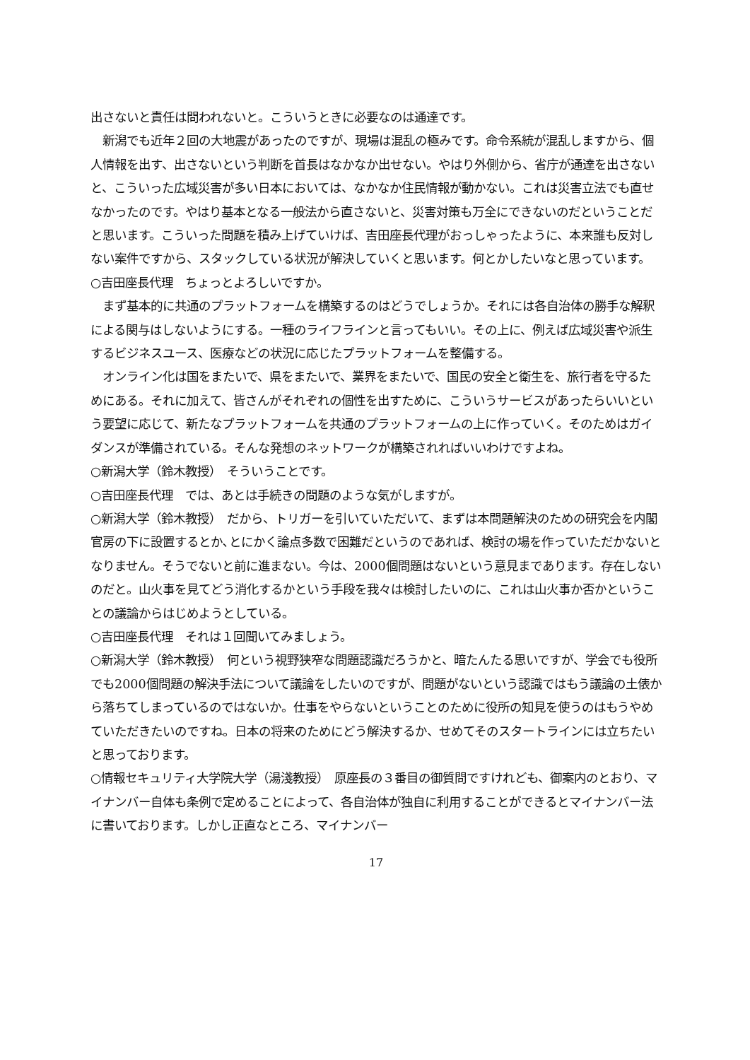出さないと責任は問われないと。こういうときに必要なのは通達です。
　新潟でも近年２回の大地震があったのですが、現場は混乱の極みです。命令系統が混乱しますから、個人情報を出す、出さないという判断を首長はなかなか出せない。やはり外側から、省庁が通達を出さないと、こういった広域災害が多い日本においては、なかなか住民情報が動かない。これは災害立法でも直せなかったのです。やはり基本となる一般法から直さないと、災害対策も万全にできないのだということだと思います。こういった問題を積み上げていけば、吉田座長代理がおっしゃったように、本来誰も反対しない案件ですから、スタックしている状況が解決していくと思います。何とかしたいなと思っています。
○吉田座長代理　ちょっとよろしいですか。
　まず基本的に共通のプラットフォームを構築するのはどうでしょうか。それには各自治体の勝手な解釈による関与はしないようにする。一種のライフラインと言ってもいい。その上に、例えば広域災害や派生するビジネスユース、医療などの状況に応じたプラットフォームを整備する。
　オンライン化は国をまたいで、県をまたいで、業界をまたいで、国民の安全と衛生を、旅行者を守るためにある。それに加えて、皆さんがそれぞれの個性を出すために、こういうサービスがあったらいいという要望に応じて、新たなプラットフォームを共通のプラットフォームの上に作っていく。そのためはガイダンスが準備されている。そんな発想のネットワークが構築されればいいわけですよね。
○新潟大学（鈴木教授）　そういうことです。
○吉田座長代理　では、あとは手続きの問題のような気がしますが。
○新潟大学（鈴木教授）　だから、トリガーを引いていただいて、まずは本問題解決のための研究会を内閣官房の下に設置するとか､とにかく論点多数で困難だというのであれば、検討の場を作っていただかないとなりません。そうでないと前に進まない。今は、2000個問題はないという意見まであります。存在しないのだと。山火事を見てどう消化するかという手段を我々は検討したいのに、これは山火事か否かということの議論からはじめようとしている。
○吉田座長代理　それは１回聞いてみましょう。
○新潟大学（鈴木教授）　何という視野狭窄な問題認識だろうかと、暗たんたる思いですが、学会でも役所でも2000個問題の解決手法について議論をしたいのですが、問題がないという認識ではもう議論の土俵から落ちてしまっているのではないか。仕事をやらないということのために役所の知見を使うのはもうやめていただきたいのですね。日本の将来のためにどう解決するか、せめてそのスタートラインには立ちたいと思っております。
○情報セキュリティ大学院大学（湯淺教授）　原座長の３番目の御質問ですけれども、御案内のとおり、マイナンバー自体も条例で定めることによって、各自治体が独自に利用することができるとマイナンバー法に書いております。しかし正直なところ、マイナンバー
17